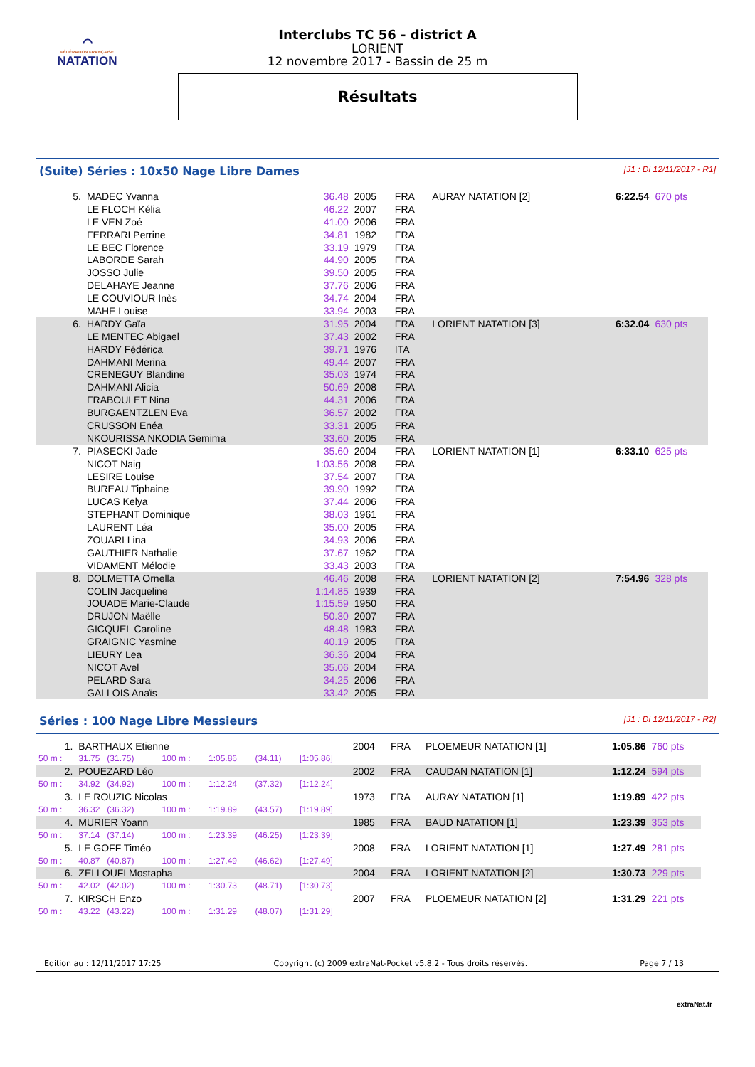⌒
FÉDÉRATION FRANÇAISE
NATATION
Interclubs TC 56 - district A
LORIENT
12 novembre 2017 - Bassin de 25 m
Résultats
(Suite) Séries : 10x50 Nage Libre Dames [J1 : Di 12/11/2017 - R1]
| 5. | MADEC Yvanna | 36.48 | 2005 | FRA | AURAY NATATION [2] | 6:22.54 | 670 pts |
| | LE FLOCH Kélia | 46.22 | 2007 | FRA | | | |
| | LE VEN Zoé | 41.00 | 2006 | FRA | | | |
| | FERRARI Perrine | 34.81 | 1982 | FRA | | | |
| | LE BEC Florence | 33.19 | 1979 | FRA | | | |
| | LABORDE Sarah | 44.90 | 2005 | FRA | | | |
| | JOSSO Julie | 39.50 | 2005 | FRA | | | |
| | DELAHAYE Jeanne | 37.76 | 2006 | FRA | | | |
| | LE COUVIOUR Inès | 34.74 | 2004 | FRA | | | |
| | MAHE Louise | 33.94 | 2003 | FRA | | | |
| 6. | HARDY Gaïa | 31.95 | 2004 | FRA | LORIENT NATATION [3] | 6:32.04 | 630 pts |
| | LE MENTEC Abigael | 37.43 | 2002 | FRA | | | |
| | HARDY Fédérica | 39.71 | 1976 | ITA | | | |
| | DAHMANI Merina | 49.44 | 2007 | FRA | | | |
| | CRENEGUY Blandine | 35.03 | 1974 | FRA | | | |
| | DAHMANI Alicia | 50.69 | 2008 | FRA | | | |
| | FRABOULET Nina | 44.31 | 2006 | FRA | | | |
| | BURGAENTZLEN Eva | 36.57 | 2002 | FRA | | | |
| | CRUSSON Enéa | 33.31 | 2005 | FRA | | | |
| | NKOURISSA NKODIA Gemima | 33.60 | 2005 | FRA | | | |
| 7. | PIASECKI Jade | 35.60 | 2004 | FRA | LORIENT NATATION [1] | 6:33.10 | 625 pts |
| | NICOT Naig | 1:03.56 | 2008 | FRA | | | |
| | LESIRE Louise | 37.54 | 2007 | FRA | | | |
| | BUREAU Tiphaine | 39.90 | 1992 | FRA | | | |
| | LUCAS Kelya | 37.44 | 2006 | FRA | | | |
| | STEPHANT Dominique | 38.03 | 1961 | FRA | | | |
| | LAURENT Léa | 35.00 | 2005 | FRA | | | |
| | ZOUARI Lina | 34.93 | 2006 | FRA | | | |
| | GAUTHIER Nathalie | 37.67 | 1962 | FRA | | | |
| | VIDAMENT Mélodie | 33.43 | 2003 | FRA | | | |
| 8. | DOLMETTA Ornella | 46.46 | 2008 | FRA | LORIENT NATATION [2] | 7:54.96 | 328 pts |
| | COLIN Jacqueline | 1:14.85 | 1939 | FRA | | | |
| | JOUADE Marie-Claude | 1:15.59 | 1950 | FRA | | | |
| | DRUJON Maëlle | 50.30 | 2007 | FRA | | | |
| | GICQUEL Caroline | 48.48 | 1983 | FRA | | | |
| | GRAIGNIC Yasmine | 40.19 | 2005 | FRA | | | |
| | LIEURY Lea | 36.36 | 2004 | FRA | | | |
| | NICOT Avel | 35.06 | 2004 | FRA | | | |
| | PELARD Sara | 34.25 | 2006 | FRA | | | |
| | GALLOIS Anaïs | 33.42 | 2005 | FRA | | | |
Séries : 100 Nage Libre Messieurs [J1 : Di 12/11/2017 - R2]
| 1. | BARTHAUX Etienne | | | | | 2004 | FRA | PLOEMEUR NATATION [1] | 1:05.86 | 760 pts |
| 50 m : | 31.75 (31.75) | 100 m : | 1:05.86 | (34.11) | [1:05.86] | | | | | |
| 2. | POUEZARD Léo | | | | | 2002 | FRA | CAUDAN NATATION [1] | 1:12.24 | 594 pts |
| 50 m : | 34.92 (34.92) | 100 m : | 1:12.24 | (37.32) | [1:12.24] | | | | | |
| 3. | LE ROUZIC Nicolas | | | | | 1973 | FRA | AURAY NATATION [1] | 1:19.89 | 422 pts |
| 50 m : | 36.32 (36.32) | 100 m : | 1:19.89 | (43.57) | [1:19.89] | | | | | |
| 4. | MURIER Yoann | | | | | 1985 | FRA | BAUD NATATION [1] | 1:23.39 | 353 pts |
| 50 m : | 37.14 (37.14) | 100 m : | 1:23.39 | (46.25) | [1:23.39] | | | | | |
| 5. | LE GOFF Timéo | | | | | 2008 | FRA | LORIENT NATATION [1] | 1:27.49 | 281 pts |
| 50 m : | 40.87 (40.87) | 100 m : | 1:27.49 | (46.62) | [1:27.49] | | | | | |
| 6. | ZELLOUFI Mostapha | | | | | 2004 | FRA | LORIENT NATATION [2] | 1:30.73 | 229 pts |
| 50 m : | 42.02 (42.02) | 100 m : | 1:30.73 | (48.71) | [1:30.73] | | | | | |
| 7. | KIRSCH Enzo | | | | | 2007 | FRA | PLOEMEUR NATATION [2] | 1:31.29 | 221 pts |
| 50 m : | 43.22 (43.22) | 100 m : | 1:31.29 | (48.07) | [1:31.29] | | | | | |
Edition au : 12/11/2017 17:25 Copyright (c) 2009 extraNat-Pocket v5.8.2 - Tous droits réservés. Page 7 / 13
extraNat.fr